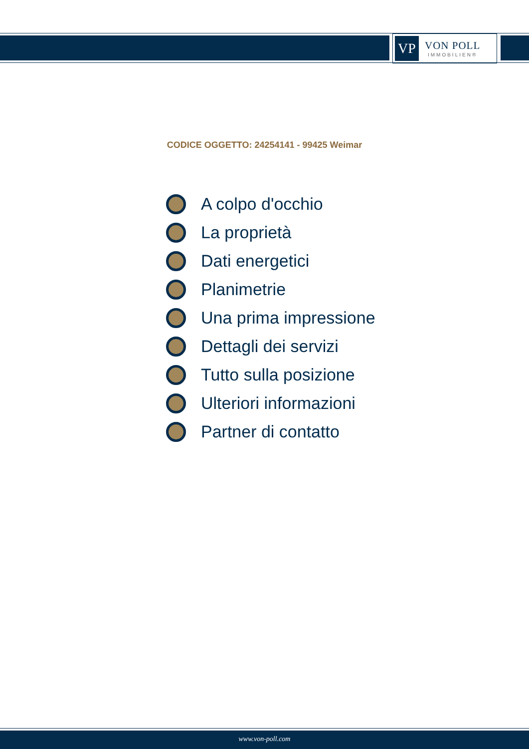VP
VON POLL
IMMOBILIEN®
CODICE OGGETTO: 24254141 - 99425 Weimar
A colpo d'occhio
La proprietà
Dati energetici
Planimetrie
Una prima impressione
Dettagli dei servizi
Tutto sulla posizione
Ulteriori informazioni
Partner di contatto
www.von-poll.com